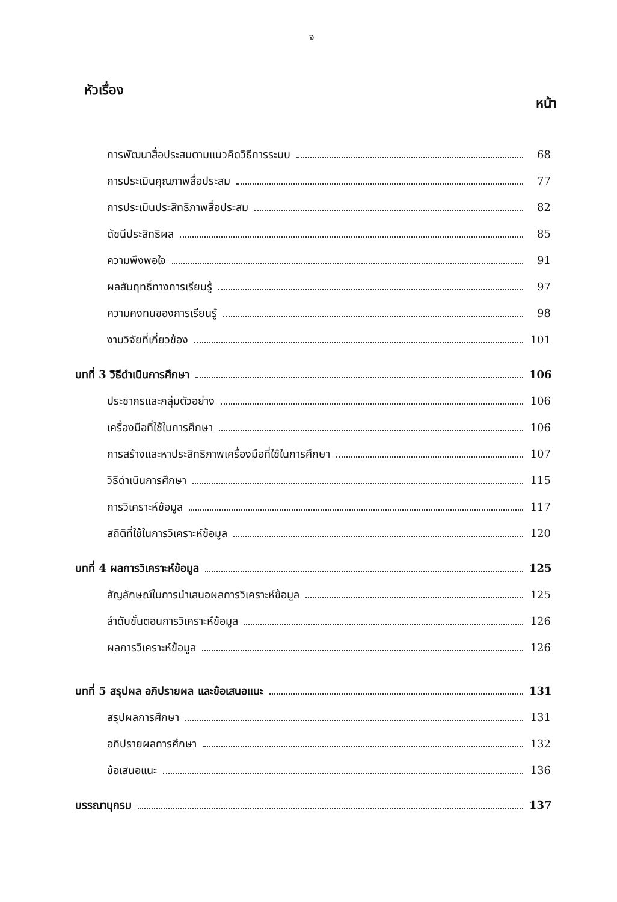จ
หัวเรื่อง หน้า
การพัฒนาสื่อประสมตามแนวคิดวิธีการระบบ 68
การประเมินคุณภาพสื่อประสม 77
การประเมินประสิทธิภาพสื่อประสม 82
ดัชนีประสิทธิผล 85
ความพึงพอใจ 91
ผลสัมฤทธิ์ทางการเรียนรู้ 97
ความคงทนของการเรียนรู้ 98
งานวิจัยที่เกี่ยวข้อง 101
บทที่ 3 วิธีดำเนินการศึกษา 106
ประชากรและกลุ่มตัวอย่าง 106
เครื่องมือที่ใช้ในการศึกษา 106
การสร้างและหาประสิทธิภาพเครื่องมือที่ใช้ในการศึกษา 107
วิธีดำเนินการศึกษา 115
การวิเคราะห์ข้อมูล 117
สถิติที่ใช้ในการวิเคราะห์ข้อมูล 120
บทที่ 4 ผลการวิเคราะห์ข้อมูล 125
สัญลักษณ์ในการนำเสนอผลการวิเคราะห์ข้อมูล 125
ลำดับขั้นตอนการวิเคราะห์ข้อมูล 126
ผลการวิเคราะห์ข้อมูล 126
บทที่ 5 สรุปผล อภิปรายผล และข้อเสนอแนะ 131
สรุปผลการศึกษา 131
อภิปรายผลการศึกษา 132
ข้อเสนอแนะ 136
บรรณานุกรม 137